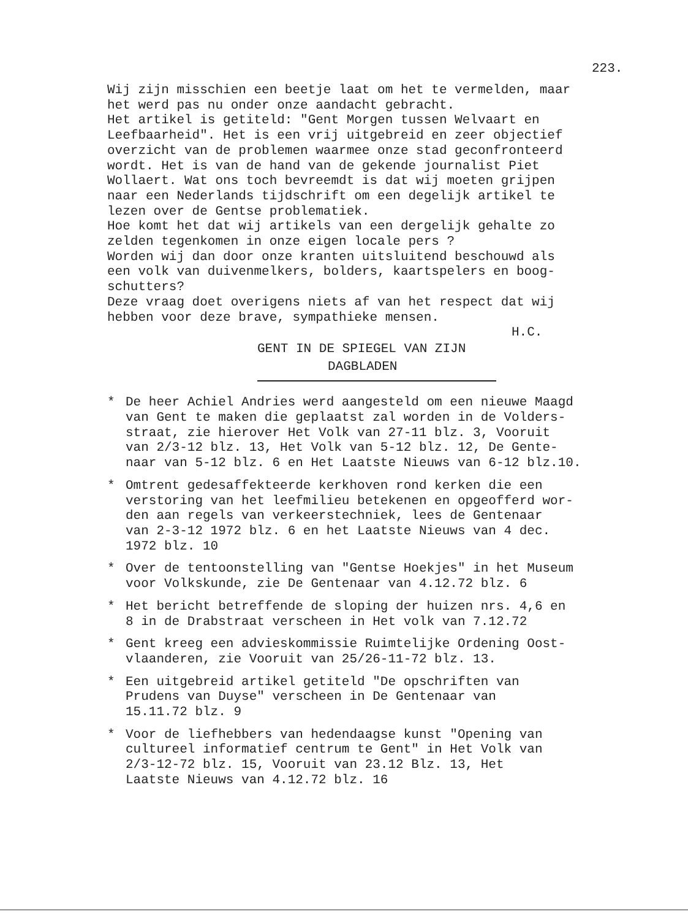223.
Wij zijn misschien een beetje laat om het te vermelden, maar het werd pas nu onder onze aandacht gebracht. Het artikel is getiteld: "Gent Morgen tussen Welvaart en Leefbaarheid". Het is een vrij uitgebreid en zeer objectief overzicht van de problemen waarmee onze stad geconfronteerd wordt. Het is van de hand van de gekende journalist Piet Wollaert. Wat ons toch bevreemdt is dat wij moeten grijpen naar een Nederlands tijdschrift om een degelijk artikel te lezen over de Gentse problematiek. Hoe komt het dat wij artikels van een dergelijk gehalte zo zelden tegenkomen in onze eigen locale pers ? Worden wij dan door onze kranten uitsluitend beschouwd als een volk van duivenmelkers, bolders, kaartspelers en boog- schutters? Deze vraag doet overigens niets af van het respect dat wij hebben voor deze brave, sympathieke mensen.
H.C.
GENT IN DE SPIEGEL VAN ZIJN
DAGBLADEN
* De heer Achiel Andries werd aangesteld om een nieuwe Maagd van Gent te maken die geplaatst zal worden in de Volders- straat, zie hierover Het Volk van 27-11 blz. 3, Vooruit van 2/3-12 blz. 13, Het Volk van 5-12 blz. 12, De Gente- naar van 5-12 blz. 6 en Het Laatste Nieuws van 6-12 blz.10.
* Omtrent gedesaffekteerde kerkhoven rond kerken die een verstoring van het leefmilieu betekenen en opgeofferd wor- den aan regels van verkeerstechniek, lees de Gentenaar van 2-3-12 1972 blz. 6 en het Laatste Nieuws van 4 dec. 1972 blz. 10
* Over de tentoonstelling van "Gentse Hoekjes" in het Museum voor Volkskunde, zie De Gentenaar van 4.12.72 blz. 6
* Het bericht betreffende de sloping der huizen nrs. 4,6 en 8 in de Drabstraat verscheen in Het volk van 7.12.72
* Gent kreeg een advieskommissie Ruimtelijke Ordening Oost- vlaanderen, zie Vooruit van 25/26-11-72 blz. 13.
* Een uitgebreid artikel getiteld "De opschriften van Prudens van Duyse" verscheen in De Gentenaar van 15.11.72 blz. 9
* Voor de liefhebbers van hedendaagse kunst "Opening van cultureel informatief centrum te Gent" in Het Volk van 2/3-12-72 blz. 15, Vooruit van 23.12 Blz. 13, Het Laatste Nieuws van 4.12.72 blz. 16